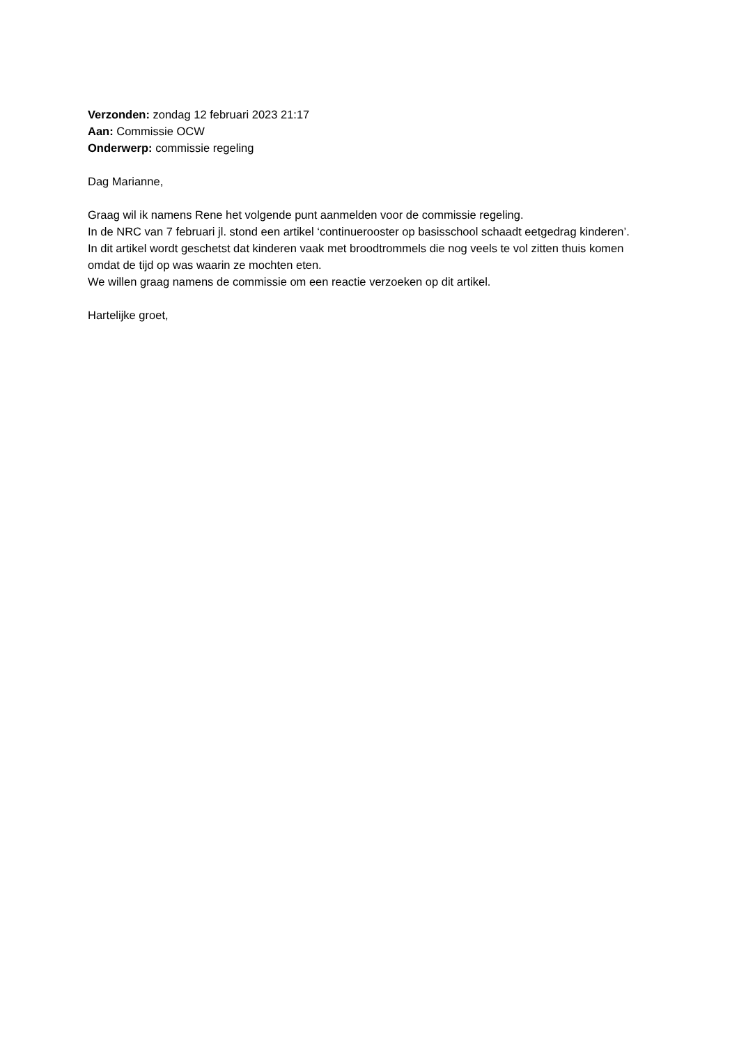Verzonden: zondag 12 februari 2023 21:17
Aan: Commissie OCW
Onderwerp: commissie regeling
Dag Marianne,
Graag wil ik namens Rene het volgende punt aanmelden voor de commissie regeling.
In de NRC van 7 februari jl. stond een artikel ‘continuerooster op basisschool schaadt eetgedrag kinderen’.
In dit artikel wordt geschetst dat kinderen vaak met broodtrommels die nog veels te vol zitten thuis komen omdat de tijd op was waarin ze mochten eten.
We willen graag namens de commissie om een reactie verzoeken op dit artikel.
Hartelijke groet,